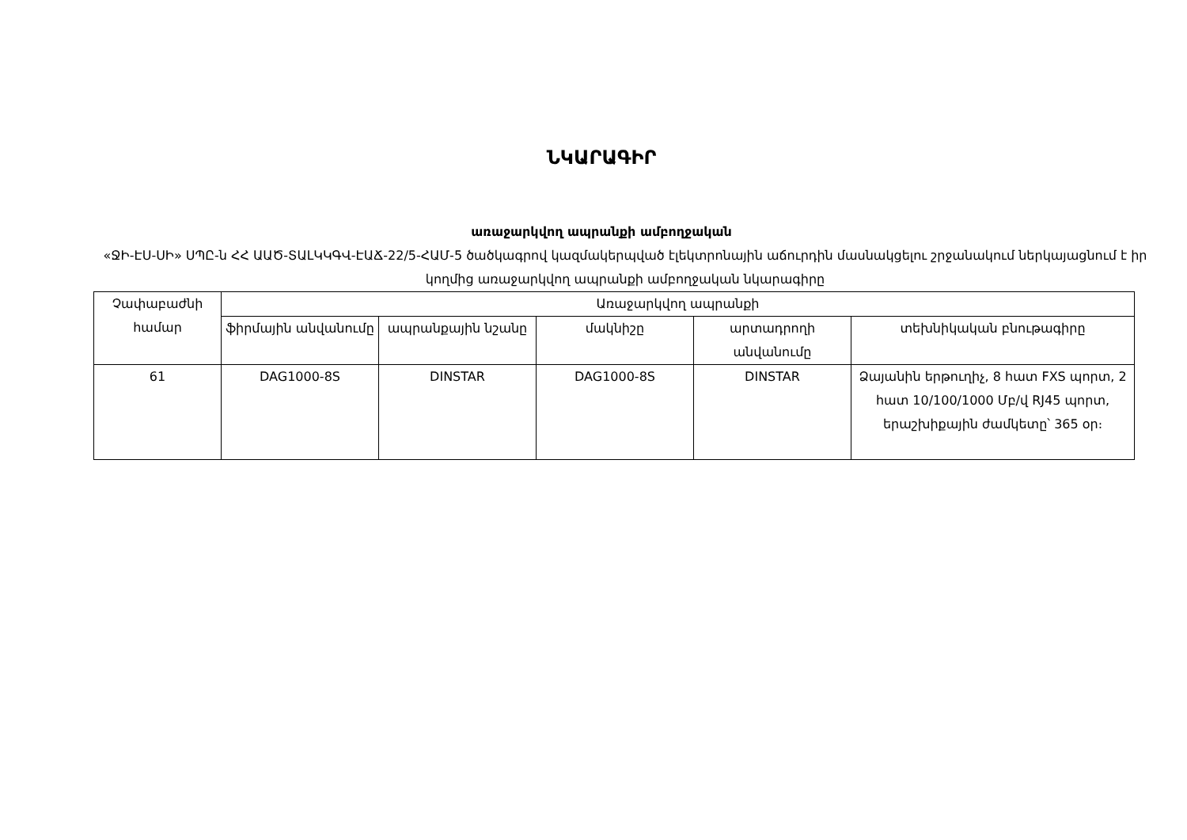ՆԿԱՐԱԳԻՐ
առաջարկվող ապրանքի ամբողջական
«ՋԻ-ԷՍ-ՍԻ» ՍՊԸ-ն ՀՀ ԱԱԾ-ՏԱԼԿԿԳՎ-ԷԱՃ-22/5-ՀԱՄ-5 ծածկագրով կազմակերպված էլեկտրոնային աճուրդին մասնակցելու շրջանակում ներկայացնում է իր կողմից առաջարկվող ապրանքի ամբողջական նկարագիրը
| Չափաբաժնի համար | Առաջարկվող ապրանքի | | | | |
| --- | --- | --- | --- | --- | --- |
| | ֆիրմային անվանումը | ապրանքային նշանը | մակնիշը | արտադրողի անվանումը | տեխնիկական բնութագիրը |
| 61 | DAG1000-8S | DINSTAR | DAG1000-8S | DINSTAR | Ձայանին երթուղիչ, 8 հատ FXS պորտ, 2 հատ 10/100/1000 Մբ/վ RJ45 պորտ, երաշխիքային ժամկետը՝ 365 օր։ |